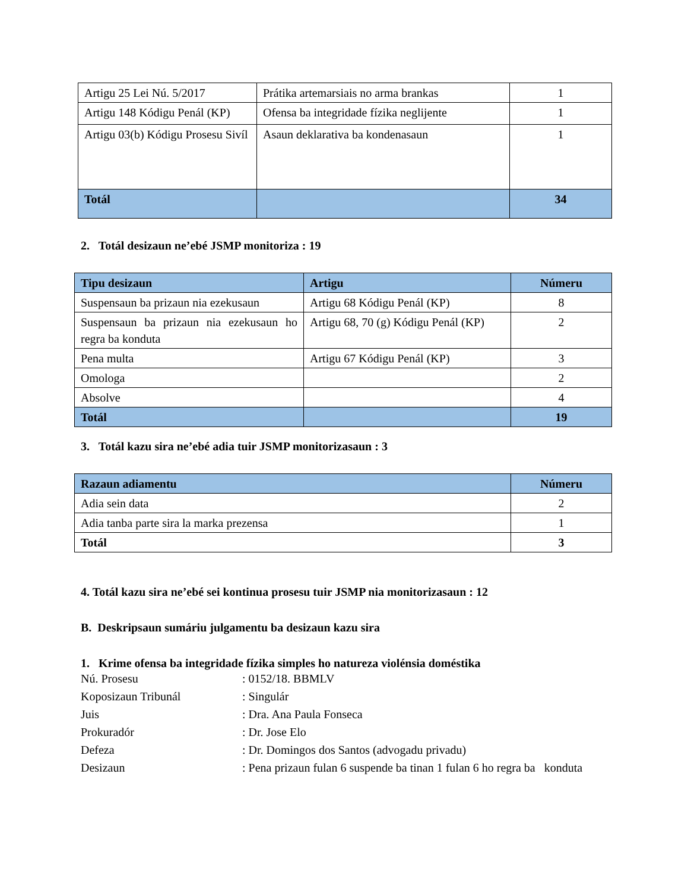| Artigu 25 Lei Nú. 5/2017 | Prátika artemarsiais no arma brankas | 1 |
| Artigu 148 Kódigu Penál (KP) | Ofensa ba integridade fízika neglijente | 1 |
| Artigu 03(b) Kódigu Prosesu Sivíl | Asaun deklarativa ba kondenasaun | 1 |
| Totál | | 34 |
2. Totál desizaun ne’ebé JSMP monitoriza : 19
| Tipu desizaun | Artigu | Númeru |
| --- | --- | --- |
| Suspensaun ba prizaun nia ezekusaun | Artigu 68 Kódigu Penál (KP) | 8 |
| Suspensaun ba prizaun nia ezekusaun ho regra ba konduta | Artigu 68, 70 (g) Kódigu Penál (KP) | 2 |
| Pena multa | Artigu 67 Kódigu Penál (KP) | 3 |
| Omologa | | 2 |
| Absolve | | 4 |
| Totál | | 19 |
3. Totál kazu sira ne’ebé adia tuir JSMP monitorizasaun : 3
| Razaun adiamentu | Númeru |
| --- | --- |
| Adia sein data | 2 |
| Adia tanba parte sira la marka prezensa | 1 |
| Totál | 3 |
4. Totál kazu sira ne’ebé sei kontinua prosesu tuir JSMP nia monitorizasaun : 12
B. Deskripsaun sumáriu julgamentu ba desizaun kazu sira
1. Krime ofensa ba integridade fízika simples ho natureza violénsia doméstika
Nú. Prosesu: 0152/18. BBMLV
Koposizaun Tribunál: Singulár
Juis: Dra. Ana Paula Fonseca
Prokuradór: Dr. Jose Elo
Defeza: Dr. Domingos dos Santos (advogadu privadu)
Desizaun: Pena prizaun fulan 6 suspende ba tinan 1 fulan 6 ho regra ba konduta